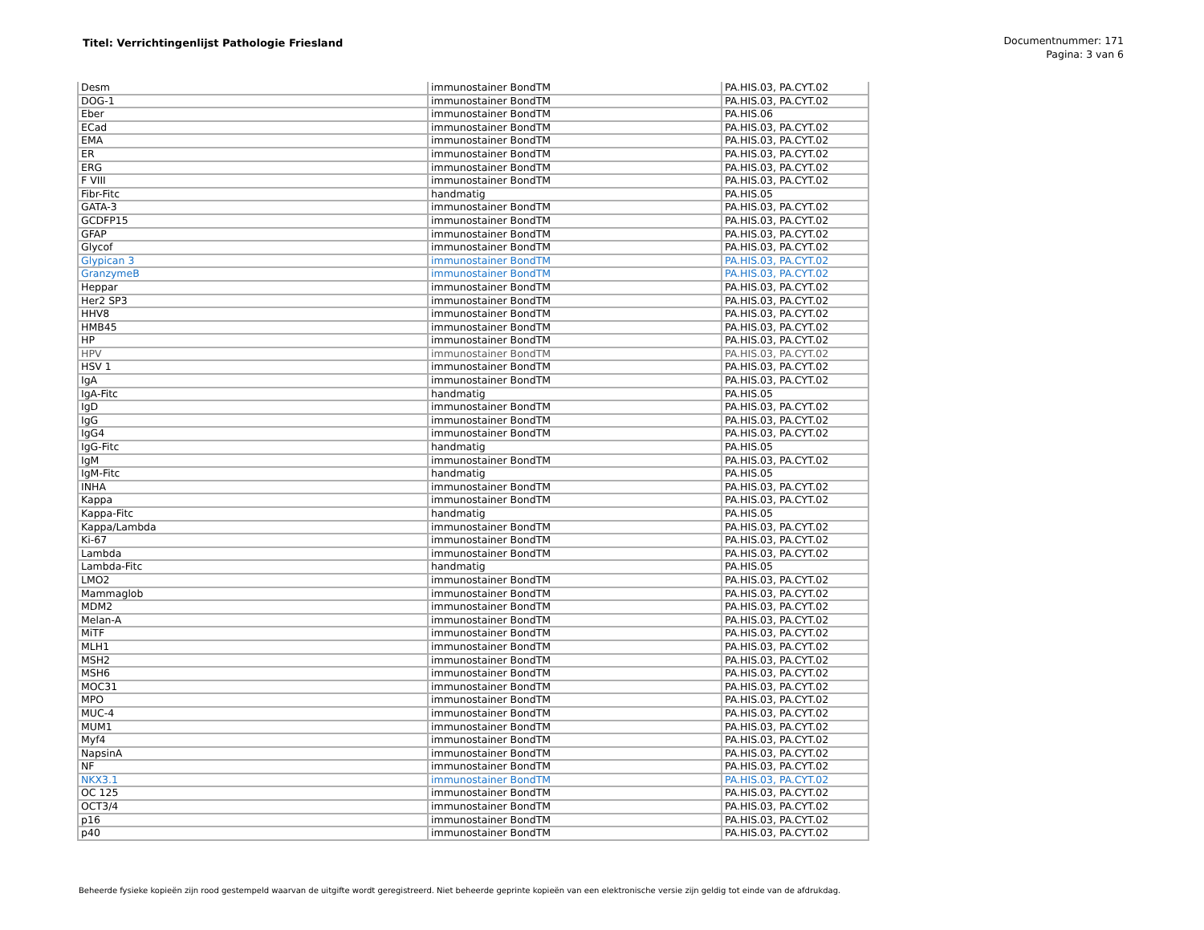Titel: Verrichtingenlijst Pathologie Friesland
Documentnummer: 171
Pagina: 3 van 6
| Desm | immunostainer BondTM | PA.HIS.03, PA.CYT.02 |
| DOG-1 | immunostainer BondTM | PA.HIS.03, PA.CYT.02 |
| Eber | immunostainer BondTM | PA.HIS.06 |
| ECad | immunostainer BondTM | PA.HIS.03, PA.CYT.02 |
| EMA | immunostainer BondTM | PA.HIS.03, PA.CYT.02 |
| ER | immunostainer BondTM | PA.HIS.03, PA.CYT.02 |
| ERG | immunostainer BondTM | PA.HIS.03, PA.CYT.02 |
| F VIII | immunostainer BondTM | PA.HIS.03, PA.CYT.02 |
| Fibr-Fitc | handmatig | PA.HIS.05 |
| GATA-3 | immunostainer BondTM | PA.HIS.03, PA.CYT.02 |
| GCDFP15 | immunostainer BondTM | PA.HIS.03, PA.CYT.02 |
| GFAP | immunostainer BondTM | PA.HIS.03, PA.CYT.02 |
| Glycof | immunostainer BondTM | PA.HIS.03, PA.CYT.02 |
| Glypican 3 | immunostainer BondTM | PA.HIS.03, PA.CYT.02 |
| GranzymeB | immunostainer BondTM | PA.HIS.03, PA.CYT.02 |
| Heppar | immunostainer BondTM | PA.HIS.03, PA.CYT.02 |
| Her2 SP3 | immunostainer BondTM | PA.HIS.03, PA.CYT.02 |
| HHV8 | immunostainer BondTM | PA.HIS.03, PA.CYT.02 |
| HMB45 | immunostainer BondTM | PA.HIS.03, PA.CYT.02 |
| HP | immunostainer BondTM | PA.HIS.03, PA.CYT.02 |
| HPV | immunostainer BondTM | PA.HIS.03, PA.CYT.02 |
| HSV 1 | immunostainer BondTM | PA.HIS.03, PA.CYT.02 |
| IgA | immunostainer BondTM | PA.HIS.03, PA.CYT.02 |
| IgA-Fitc | handmatig | PA.HIS.05 |
| IgD | immunostainer BondTM | PA.HIS.03, PA.CYT.02 |
| IgG | immunostainer BondTM | PA.HIS.03, PA.CYT.02 |
| IgG4 | immunostainer BondTM | PA.HIS.03, PA.CYT.02 |
| IgG-Fitc | handmatig | PA.HIS.05 |
| IgM | immunostainer BondTM | PA.HIS.03, PA.CYT.02 |
| IgM-Fitc | handmatig | PA.HIS.05 |
| INHA | immunostainer BondTM | PA.HIS.03, PA.CYT.02 |
| Kappa | immunostainer BondTM | PA.HIS.03, PA.CYT.02 |
| Kappa-Fitc | handmatig | PA.HIS.05 |
| Kappa/Lambda | immunostainer BondTM | PA.HIS.03, PA.CYT.02 |
| Ki-67 | immunostainer BondTM | PA.HIS.03, PA.CYT.02 |
| Lambda | immunostainer BondTM | PA.HIS.03, PA.CYT.02 |
| Lambda-Fitc | handmatig | PA.HIS.05 |
| LMO2 | immunostainer BondTM | PA.HIS.03, PA.CYT.02 |
| Mammaglob | immunostainer BondTM | PA.HIS.03, PA.CYT.02 |
| MDM2 | immunostainer BondTM | PA.HIS.03, PA.CYT.02 |
| Melan-A | immunostainer BondTM | PA.HIS.03, PA.CYT.02 |
| MiTF | immunostainer BondTM | PA.HIS.03, PA.CYT.02 |
| MLH1 | immunostainer BondTM | PA.HIS.03, PA.CYT.02 |
| MSH2 | immunostainer BondTM | PA.HIS.03, PA.CYT.02 |
| MSH6 | immunostainer BondTM | PA.HIS.03, PA.CYT.02 |
| MOC31 | immunostainer BondTM | PA.HIS.03, PA.CYT.02 |
| MPO | immunostainer BondTM | PA.HIS.03, PA.CYT.02 |
| MUC-4 | immunostainer BondTM | PA.HIS.03, PA.CYT.02 |
| MUM1 | immunostainer BondTM | PA.HIS.03, PA.CYT.02 |
| Myf4 | immunostainer BondTM | PA.HIS.03, PA.CYT.02 |
| NapsinA | immunostainer BondTM | PA.HIS.03, PA.CYT.02 |
| NF | immunostainer BondTM | PA.HIS.03, PA.CYT.02 |
| NKX3.1 | immunostainer BondTM | PA.HIS.03, PA.CYT.02 |
| OC 125 | immunostainer BondTM | PA.HIS.03, PA.CYT.02 |
| OCT3/4 | immunostainer BondTM | PA.HIS.03, PA.CYT.02 |
| p16 | immunostainer BondTM | PA.HIS.03, PA.CYT.02 |
| p40 | immunostainer BondTM | PA.HIS.03, PA.CYT.02 |
Beheerde fysieke kopieën zijn rood gestempeld waarvan de uitgifte wordt geregistreerd. Niet beheerde geprinte kopieën van een elektronische versie zijn geldig tot einde van de afdrukdag.